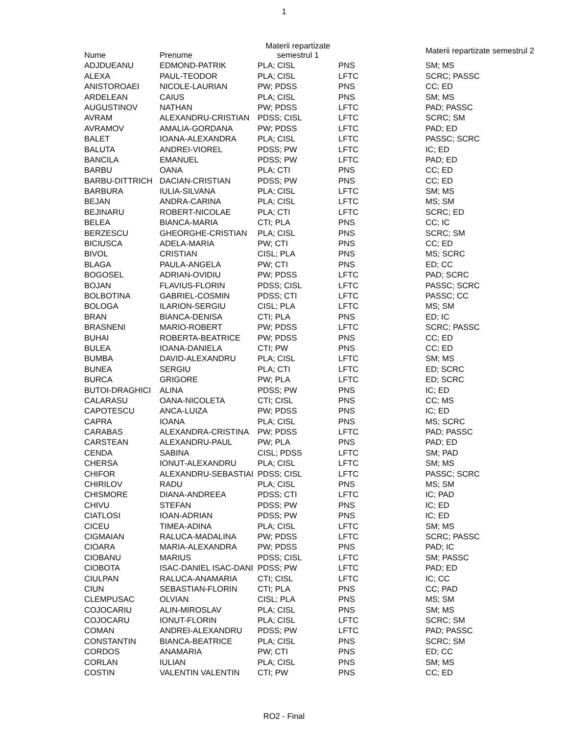1
| Nume | Prenume | Materii repartizate semestrul 1 | | Materii repartizate semestrul 2 |
| --- | --- | --- | --- | --- |
| ADJDUEANU | EDMOND-PATRIK | PLA; CISL | PNS | SM; MS |
| ALEXA | PAUL-TEODOR | PLA; CISL | LFTC | SCRC; PASSC |
| ANISTOROAEI | NICOLE-LAURIAN | PW; PDSS | PNS | CC; ED |
| ARDELEAN | CAIUS | PLA; CISL | PNS | SM; MS |
| AUGUSTINOV | NATHAN | PW; PDSS | LFTC | PAD; PASSC |
| AVRAM | ALEXANDRU-CRISTIAN | PDSS; CISL | LFTC | SCRC; SM |
| AVRAMOV | AMALIA-GORDANA | PW; PDSS | LFTC | PAD; ED |
| BALET | IOANA-ALEXANDRA | PLA; CISL | LFTC | PASSC; SCRC |
| BALUTA | ANDREI-VIOREL | PDSS; PW | LFTC | IC; ED |
| BANCILA | EMANUEL | PDSS; PW | LFTC | PAD; ED |
| BARBU | OANA | PLA; CTI | PNS | CC; ED |
| BARBU-DITTRICH | DACIAN-CRISTIAN | PDSS; PW | PNS | CC; ED |
| BARBURA | IULIA-SILVANA | PLA; CISL | LFTC | SM; MS |
| BEJAN | ANDRA-CARINA | PLA; CISL | LFTC | MS; SM |
| BEJINARU | ROBERT-NICOLAE | PLA; CTI | LFTC | SCRC; ED |
| BELEA | BIANCA-MARIA | CTI; PLA | PNS | CC; IC |
| BERZESCU | GHEORGHE-CRISTIAN | PLA; CISL | PNS | SCRC; SM |
| BICIUSCA | ADELA-MARIA | PW; CTI | PNS | CC; ED |
| BIVOL | CRISTIAN | CISL; PLA | PNS | MS; SCRC |
| BLAGA | PAULA-ANGELA | PW; CTI | PNS | ED; CC |
| BOGOSEL | ADRIAN-OVIDIU | PW; PDSS | LFTC | PAD; SCRC |
| BOJAN | FLAVIUS-FLORIN | PDSS; CISL | LFTC | PASSC; SCRC |
| BOLBOTINA | GABRIEL-COSMIN | PDSS; CTI | LFTC | PASSC; CC |
| BOLOGA | ILARION-SERGIU | CISL; PLA | LFTC | MS; SM |
| BRAN | BIANCA-DENISA | CTI; PLA | PNS | ED; IC |
| BRASNENI | MARIO-ROBERT | PW; PDSS | LFTC | SCRC; PASSC |
| BUHAI | ROBERTA-BEATRICE | PW; PDSS | PNS | CC; ED |
| BULEA | IOANA-DANIELA | CTI; PW | PNS | CC; ED |
| BUMBA | DAVID-ALEXANDRU | PLA; CISL | LFTC | SM; MS |
| BUNEA | SERGIU | PLA; CTI | LFTC | ED; SCRC |
| BURCA | GRIGORE | PW; PLA | LFTC | ED; SCRC |
| BUTOI-DRAGHICI | ALINA | PDSS; PW | PNS | IC; ED |
| CALARASU | OANA-NICOLETA | CTI; CISL | PNS | CC; MS |
| CAPOTESCU | ANCA-LUIZA | PW; PDSS | PNS | IC; ED |
| CAPRA | IOANA | PLA; CISL | PNS | MS; SCRC |
| CARABAS | ALEXANDRA-CRISTINA | PW; PDSS | LFTC | PAD; PASSC |
| CARSTEAN | ALEXANDRU-PAUL | PW; PLA | PNS | PAD; ED |
| CENDA | SABINA | CISL; PDSS | LFTC | SM; PAD |
| CHERSA | IONUT-ALEXANDRU | PLA; CISL | LFTC | SM; MS |
| CHIFOR | ALEXANDRU-SEBASTIAI | PDSS; CISL | LFTC | PASSC; SCRC |
| CHIRILOV | RADU | PLA; CISL | PNS | MS; SM |
| CHISMORE | DIANA-ANDREEA | PDSS; CTI | LFTC | IC; PAD |
| CHIVU | STEFAN | PDSS; PW | PNS | IC; ED |
| CIATLOSI | IOAN-ADRIAN | PDSS; PW | PNS | IC; ED |
| CICEU | TIMEA-ADINA | PLA; CISL | LFTC | SM; MS |
| CIGMAIAN | RALUCA-MADALINA | PW; PDSS | LFTC | SCRC; PASSC |
| CIOARA | MARIA-ALEXANDRA | PW; PDSS | PNS | PAD; IC |
| CIOBANU | MARIUS | PDSS; CISL | LFTC | SM; PASSC |
| CIOBOTA | ISAC-DANIEL ISAC-DANI | PDSS; PW | LFTC | PAD; ED |
| CIULPAN | RALUCA-ANAMARIA | CTI; CISL | LFTC | IC; CC |
| CIUN | SEBASTIAN-FLORIN | CTI; PLA | PNS | CC; PAD |
| CLEMPUSAC | OLVIAN | CISL; PLA | PNS | MS; SM |
| COJOCARIU | ALIN-MIROSLAV | PLA; CISL | PNS | SM; MS |
| COJOCARU | IONUT-FLORIN | PLA; CISL | LFTC | SCRC; SM |
| COMAN | ANDREI-ALEXANDRU | PDSS; PW | LFTC | PAD; PASSC |
| CONSTANTIN | BIANCA-BEATRICE | PLA; CISL | PNS | SCRC; SM |
| CORDOS | ANAMARIA | PW; CTI | PNS | ED; CC |
| CORLAN | IULIAN | PLA; CISL | PNS | SM; MS |
| COSTIN | VALENTIN VALENTIN | CTI; PW | PNS | CC; ED |
RO2 - Final